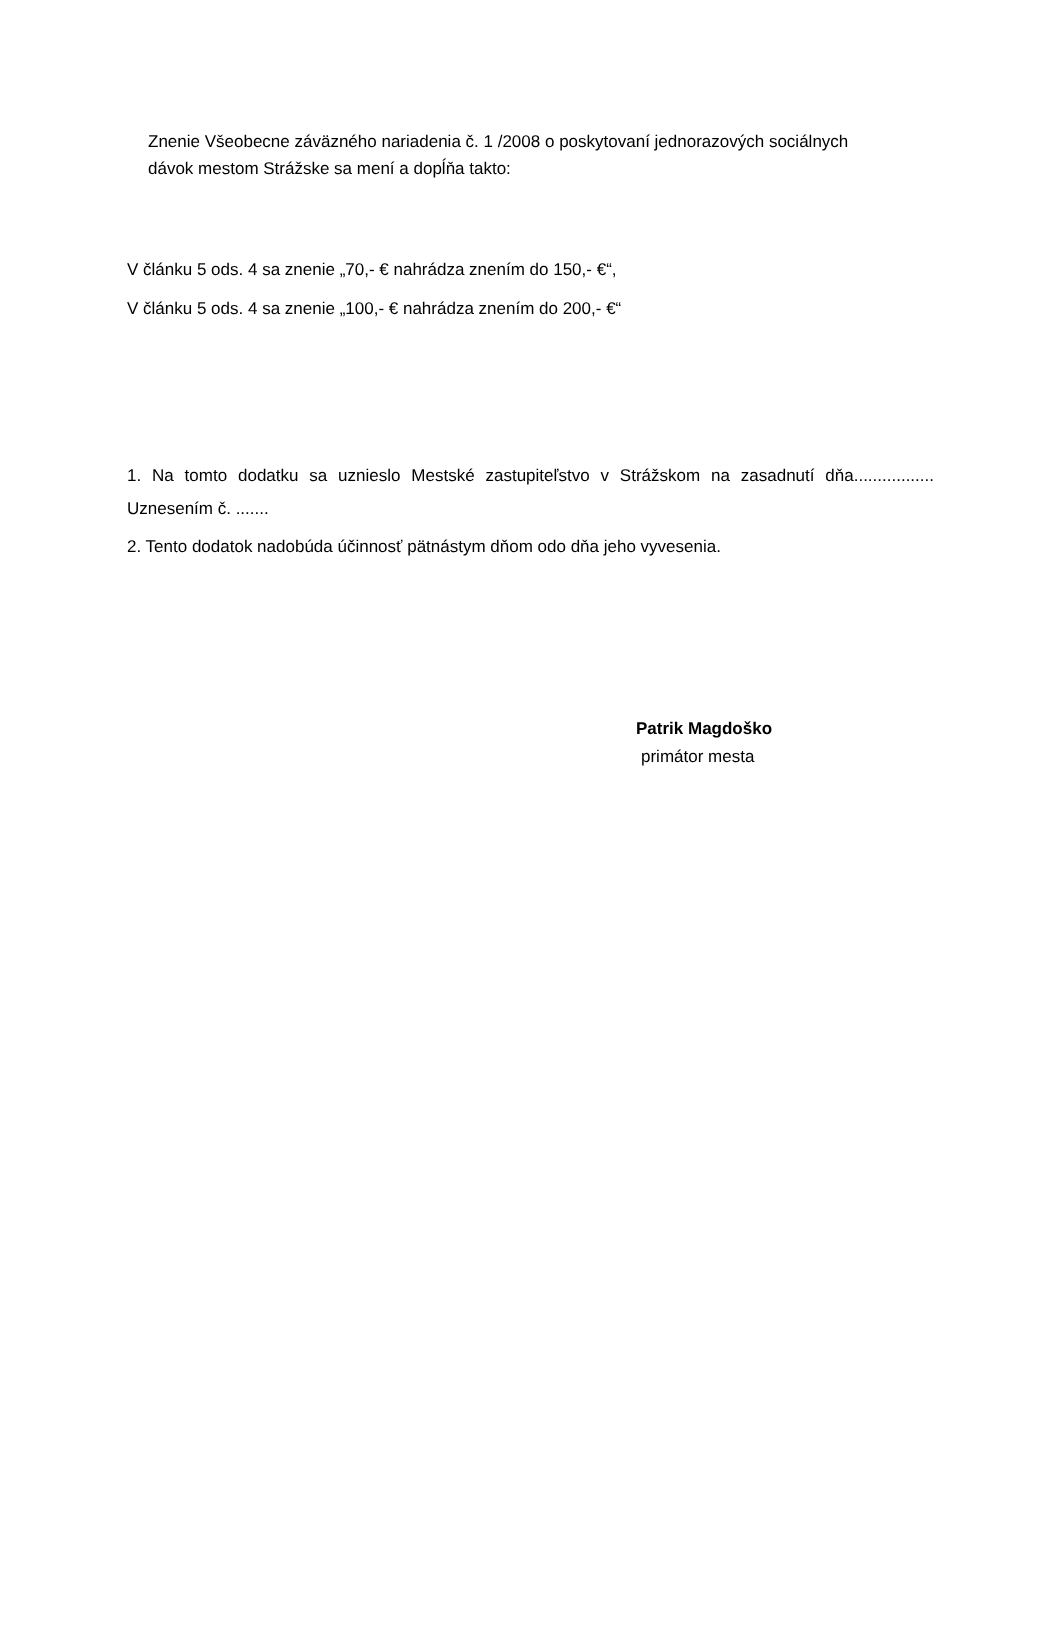Znenie Všeobecne záväzného nariadenia č. 1 /2008 o poskytovaní jednorazových sociálnych dávok mestom Strážske sa mení a dopĺňa takto:
V článku 5 ods. 4 sa znenie „70,- € nahrádza znením do 150,- €“,
V článku 5 ods. 4 sa znenie „100,- € nahrádza znením do 200,- €“
1. Na tomto dodatku sa uznieslo Mestské zastupiteľstvo v Strážskom na zasadnutí dňa................. Uznesením č. .......
2. Tento dodatok nadobúda účinnosť pätnástym dňom odo dňa jeho vyvesenia.
Patrik Magdoško
primátor mesta